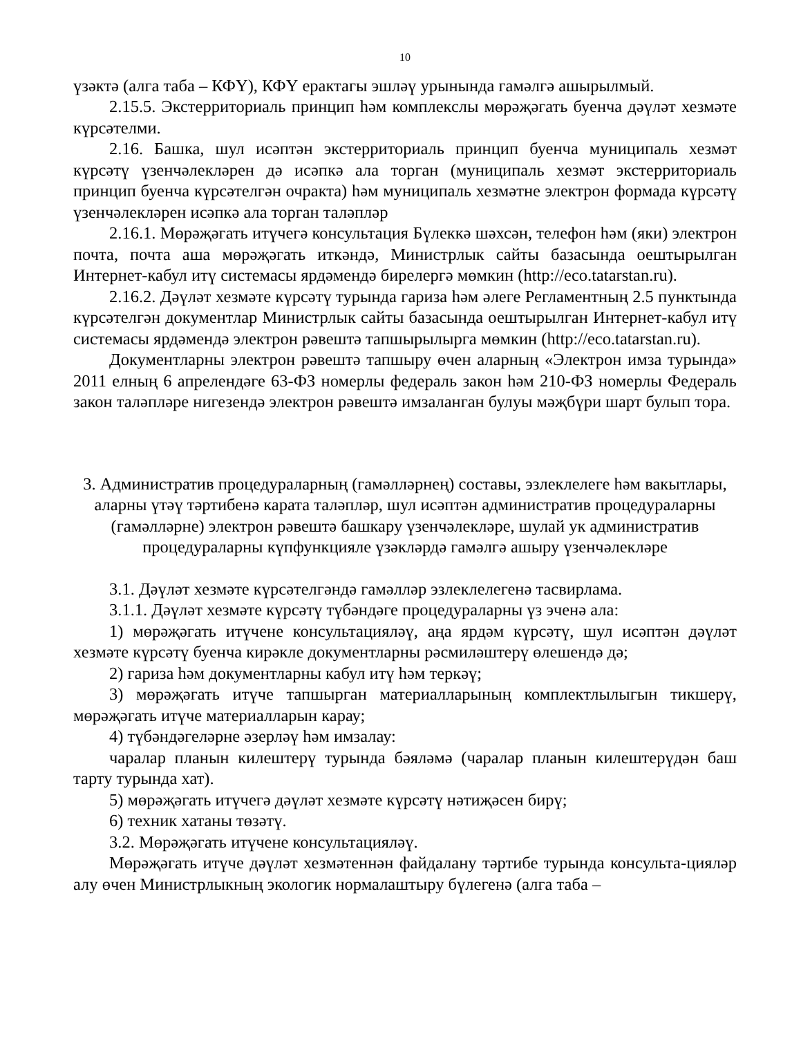10
үзәктә (алга таба – КФҮ), КФҮ ерактагы эшләү урынында гамәлгә ашырылмый.
2.15.5. Экстерриториаль принцип һәм комплекслы мөрәҗәгать буенча дәүләт хезмәте күрсәтелми.
2.16. Башка, шул исәптән экстерриториаль принцип буенча муниципаль хезмәт күрсәтү үзенчәлекләрен дә исәпкә ала торган (муниципаль хезмәт экстерриториаль принцип буенча күрсәтелгән очракта) һәм муниципаль хезмәтне электрон формада күрсәтү үзенчәлекләрен исәпкә ала торган таләпләр
2.16.1. Мөрәҗәгать итүчегә консультация Бүлеккә шәхсән, телефон һәм (яки) электрон почта, почта аша мөрәҗәгать иткәндә, Министрлык сайты базасында оештырылган Интернет-кабул итү системасы ярдәмендә бирелергә мөмкин (http://eco.tatarstan.ru).
2.16.2. Дәүләт хезмәте күрсәтү турында гариза һәм әлеге Регламентның 2.5 пунктында күрсәтелгән документлар Министрлык сайты базасында оештырылган Интернет-кабул итү системасы ярдәмендә электрон рәвештә тапшырылырга мөмкин (http://eco.tatarstan.ru).
Документларны электрон рәвештә тапшыру өчен аларның «Электрон имза турында» 2011 елның 6 апрелендәге 63-ФЗ номерлы федераль закон һәм 210-ФЗ номерлы Федераль закон таләпләре нигезендә электрон рәвештә имзаланган булуы мәҗбүри шарт булып тора.
3. Административ процедураларның (гамәлләрнең) составы, эзлеклелеге һәм вакытлары, аларны үтәү тәртибенә карата таләпләр, шул исәптән административ процедураларны (гамәлләрне) электрон рәвештә башкару үзенчәлекләре, шулай ук административ процедураларны күпфункцияле үзәкләрдә гамәлгә ашыру үзенчәлекләре
3.1. Дәүләт хезмәте күрсәтелгәндә гамәлләр эзлеклелегенә тасвирлама.
3.1.1. Дәүләт хезмәте күрсәтү түбәндәге процедураларны үз эченә ала:
1) мөрәҗәгать итүчене консультацияләү, аңа ярдәм күрсәтү, шул исәптән дәүләт хезмәте күрсәтү буенча кирәкле документларны рәсмиләштерү өлешендә дә;
2) гариза һәм документларны кабул итү һәм теркәү;
3) мөрәҗәгать итүче тапшырган материалларының комплектлылыгын тикшерү, мөрәҗәгать итүче материалларын карау;
4) түбәндәгеләрне әзерләү һәм имзалау:
чаралар планын килештерү турында бәяләмә (чаралар планын килештерүдән баш тарту турында хат).
5) мөрәҗәгать итүчегә дәүләт хезмәте күрсәтү нәтиҗәсен бирү;
6) техник хатаны төзәтү.
3.2. Мөрәҗәгать итүчене консультацияләү.
Мөрәҗәгать итүче дәүләт хезмәтеннән файдалану тәртибе турында консульта-цияләр алу өчен Министрлыкның экологик нормалаштыру бүлегенә (алга таба –